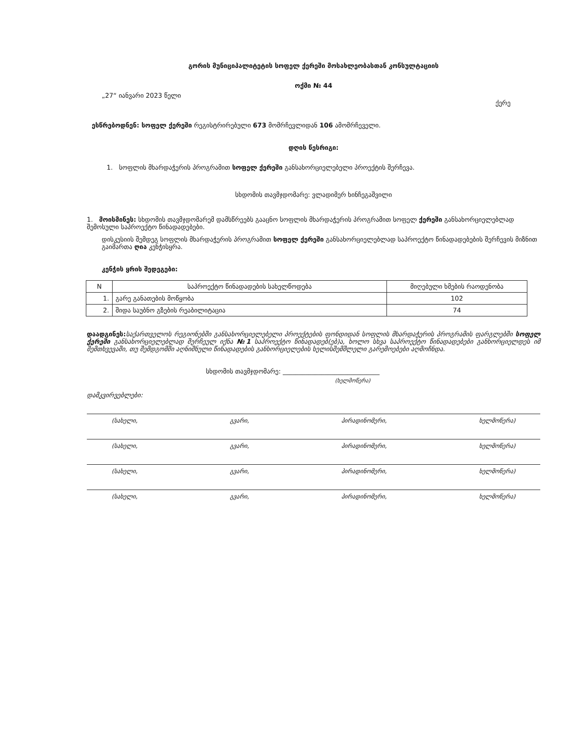გორის მუნიციპალიტეტის სოფელ ქერეში მოსახლეობასთან კონსულტაციის
ოქმი № 44
„27“ იანვარი 2023 წელი ქერე
ესწრებოდნენ: სოფელ ქერეში რეგისტრირებული 673 მომრჩევლიდან 106 ამომრჩეველი.
დღის წესრიგი:
1. სოფლის მხარდაჭერის პროგრამით სოფელ ქერეში განსახორციელებელი პროექტის შერჩევა.
სხდომის თავმჯდომარე: ვლადიმერ ხინჩეგაშვილი
1. მოისმინეს: სხდომის თავმჯდომარემ დამსწრეებს გააცნო სოფლის მხარდაჭერის პროგრამით სოფელ ქერეში განსახორციელებლად შემოსული საპროექტო წინადადებები.
დისკუსიის შემდეგ სოფლის მხარდაჭერის პროგრამით სოფელ ქერეში განსახორციელებლად საპროექტო წინადადებების შერჩევის მიზნით გაიმართა ღია კენჭისყრა.
კენჭის ყრის შედეგები:
| N | საპროექტო წინადადების სახელწოდება | მიღებული ხმების რაოდენობა |
| --- | --- | --- |
| 1. | გარე განათების მოწყობა | 102 |
| 2. | შიდა საუბნო გზების რეაბილიტაცია | 74 |
დაადგინეს: საქართველოს რეგიონებში განსახორციელებელი პროექტების ფონდიდან სოფლის მხარდაჭერის პროგრამის ფარგლებში სოფელ ქერეში განსახორციელებლად შერჩეულ იქნა №1 საპროექტო წინადადებ(ებ)ა, ხოლო სხვა საპროექტო წინადადებები განხორციელდეს იმ შემთხვევაში, თუ შემდგომში აღნიშნული წინადადების განხორციელების ხელისშემშლელი გარემოებები აღმოჩნდა.
სხდომის თავმჯდომარე: ______________________________
(ხელმოწერა)
დამკვირვებლები:
(სახელი, გვარი, პირადინომერი, ხელმოწერა)
(სახელი, გვარი, პირადინომერი, ხელმოწერა)
(სახელი, გვარი, პირადინომერი, ხელმოწერა)
(სახელი, გვარი, პირადინომერი, ხელმოწერა)